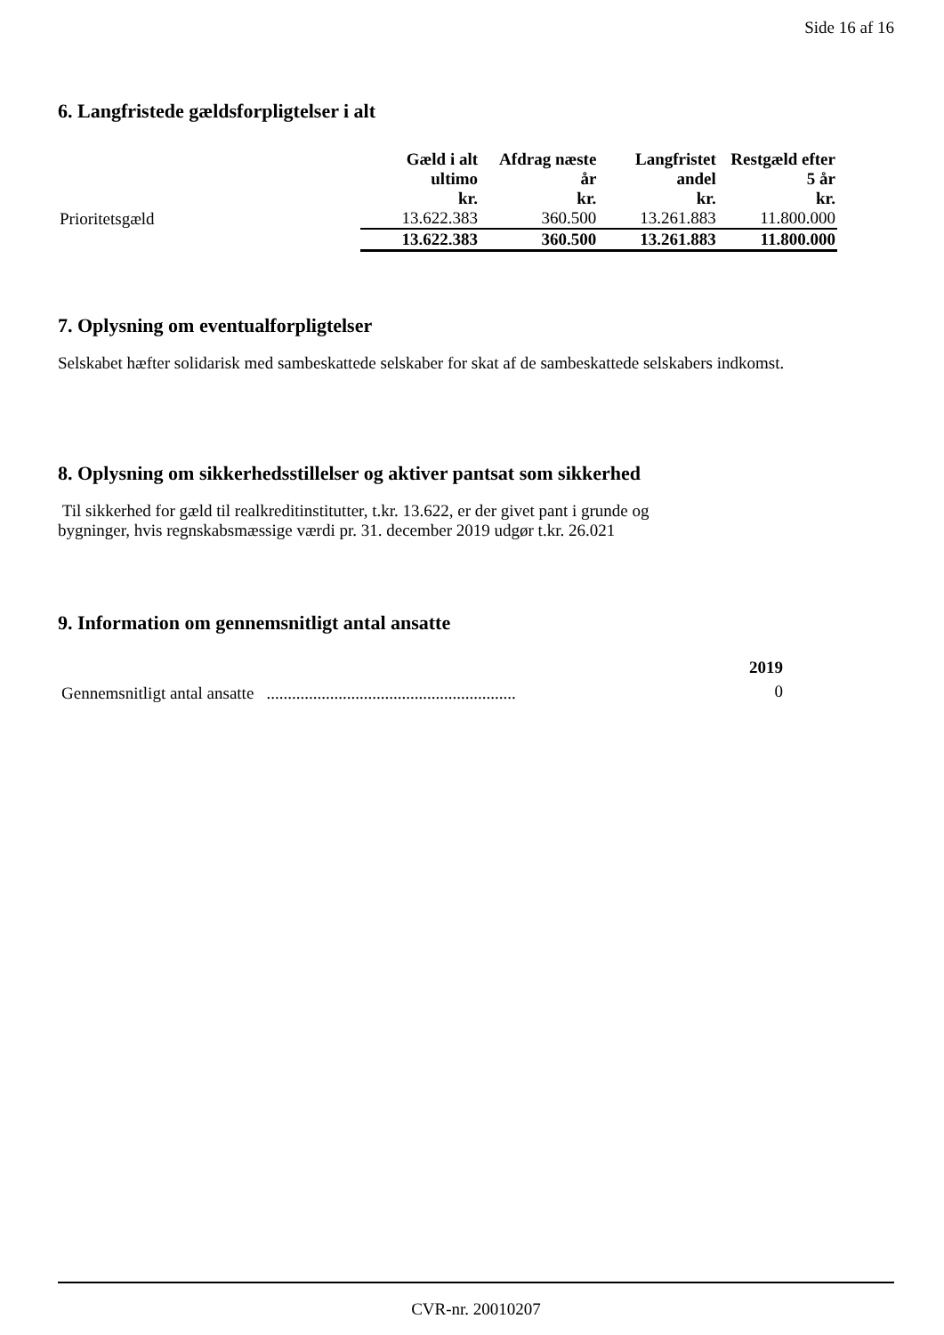Side 16 af 16
6. Langfristede gældsforpligtelser i alt
| | Gæld i alt ultimo | Afdrag næste år | Langfristet andel | Restgæld efter 5 år |
| --- | --- | --- | --- | --- |
| | kr. | kr. | kr. | kr. |
| Prioritetsgæld | 13.622.383 | 360.500 | 13.261.883 | 11.800.000 |
| | 13.622.383 | 360.500 | 13.261.883 | 11.800.000 |
7. Oplysning om eventualforpligtelser
Selskabet hæfter solidarisk med sambeskattede selskaber for skat af de sambeskattede selskabers indkomst.
8. Oplysning om sikkerhedsstillelser og aktiver pantsat som sikkerhed
Til sikkerhed for gæld til realkreditinstitutter, t.kr. 13.622, er der givet pant i grunde og
bygninger, hvis regnskabsmæssige værdi pr. 31. december 2019 udgør t.kr. 26.021
9. Information om gennemsnitligt antal ansatte
| | 2019 |
| --- | --- |
| Gennemsnitligt antal ansatte ........................................................... | 0 |
CVR-nr. 20010207